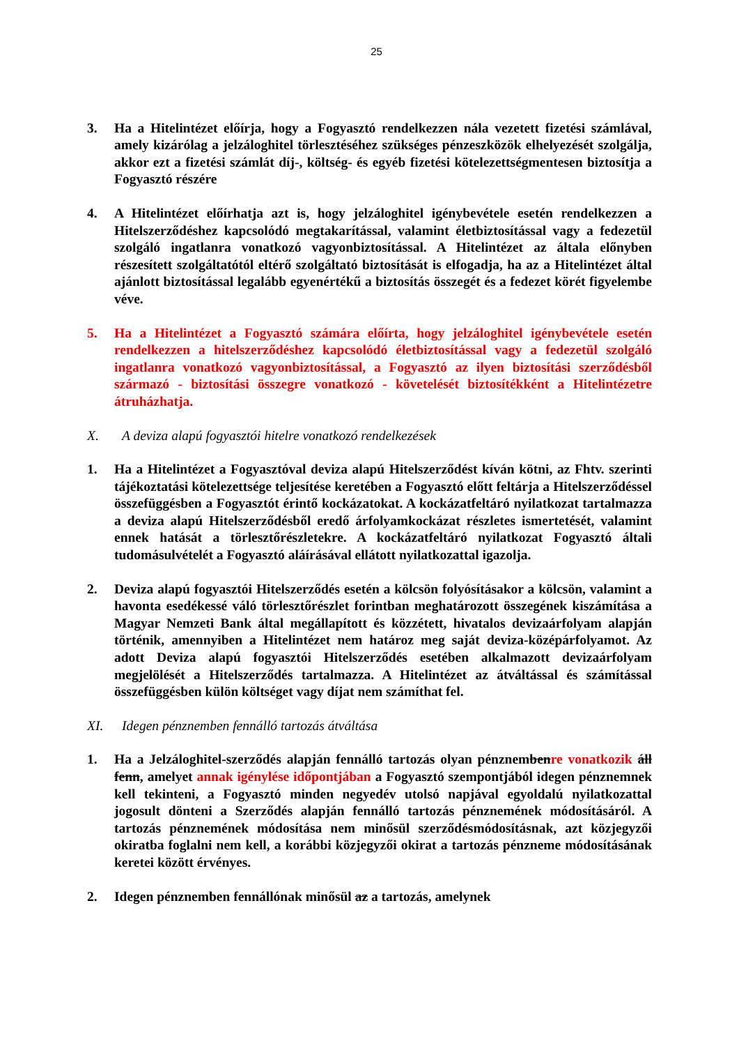25
3. Ha a Hitelintézet előírja, hogy a Fogyasztó rendelkezzen nála vezetett fizetési számlával, amely kizárólag a jelzáloghitel törlesztéséhez szükséges pénzeszközök elhelyezését szolgálja, akkor ezt a fizetési számlát díj-, költség- és egyéb fizetési kötelezettségmentesen biztosítja a Fogyasztó részére
4. A Hitelintézet előírhatja azt is, hogy jelzáloghitel igénybevétele esetén rendelkezzen a Hitelszerződéshez kapcsolódó megtakarítással, valamint életbiztosítással vagy a fedezetül szolgáló ingatlanra vonatkozó vagyonbiztosítással. A Hitelintézet az általa előnyben részesített szolgáltatótól eltérő szolgáltató biztosítását is elfogadja, ha az a Hitelintézet által ajánlott biztosítással legalább egyenértékű a biztosítás összegét és a fedezet körét figyelembe véve.
5. Ha a Hitelintézet a Fogyasztó számára előírta, hogy jelzáloghitel igénybevétele esetén rendelkezzen a hitelszerződéshez kapcsolódó életbiztosítással vagy a fedezetül szolgáló ingatlanra vonatkozó vagyonbiztosítással, a Fogyasztó az ilyen biztosítási szerződésből származó - biztosítási összegre vonatkozó - követelését biztosítékként a Hitelintézetre átruházhatja.
X. A deviza alapú fogyasztói hitelre vonatkozó rendelkezések
1. Ha a Hitelintézet a Fogyasztóval deviza alapú Hitelszerződést kíván kötni, az Fhtv. szerinti tájékoztatási kötelezettsége teljesítése keretében a Fogyasztó előtt feltárja a Hitelszerződéssel összefüggésben a Fogyasztót érintő kockázatokat. A kockázatfeltáró nyilatkozat tartalmazza a deviza alapú Hitelszerződésből eredő árfolyamkockázat részletes ismertetését, valamint ennek hatását a törlesztőrészletekre. A kockázatfeltáró nyilatkozat Fogyasztó általi tudomásulvételét a Fogyasztó aláírásával ellátott nyilatkozattal igazolja.
2. Deviza alapú fogyasztói Hitelszerződés esetén a kölcsön folyósításakor a kölcsön, valamint a havonta esedékessé váló törlesztőrészlet forintban meghatározott összegének kiszámítása a Magyar Nemzeti Bank által megállapított és közzétett, hivatalos devizaárfolyam alapján történik, amennyiben a Hitelintézet nem határoz meg saját deviza-középárfolyamot. Az adott Deviza alapú fogyasztói Hitelszerződés esetében alkalmazott devizaárfolyam megjelölését a Hitelszerződés tartalmazza. A Hitelintézet az átváltással és számítással összefüggésben külön költséget vagy díjat nem számíthat fel.
XI. Idegen pénznemben fennálló tartozás átváltása
1. Ha a Jelzáloghitel-szerződés alapján fennálló tartozás olyan pénznembenre vonatkozik áll fenn, amelyet annak igénylése időpontjában a Fogyasztó szempontjából idegen pénznemnek kell tekinteni, a Fogyasztó minden negyedév utolsó napjával egyoldalú nyilatkozattal jogosult dönteni a Szerződés alapján fennálló tartozás pénznemének módosításáról. A tartozás pénznemének módosítása nem minősül szerződésmódosításnak, azt közjegyzői okiratba foglalni nem kell, a korábbi közjegyzői okirat a tartozás pénzneme módosításának keretei között érvényes.
2. Idegen pénznemben fennállónak minősül az a tartozás, amelynek